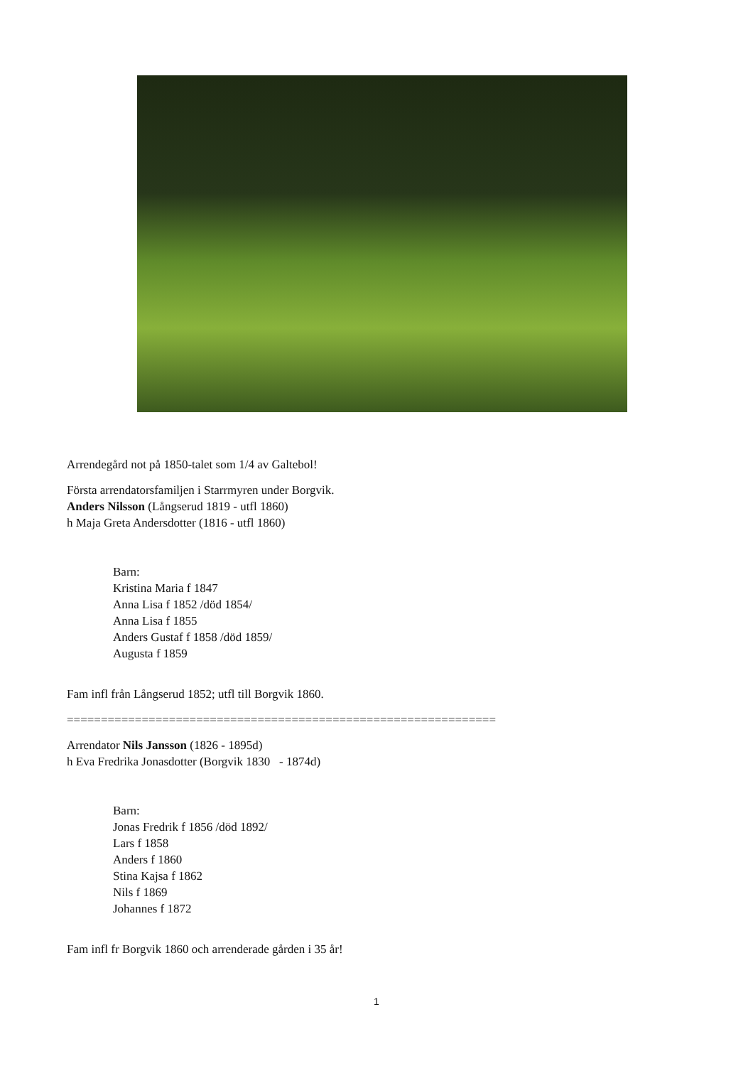Arrendegård not på 1850-talet som 1/4 av Galtebol!
Första arrendatorsfamiljen i Starrmyren under Borgvik.
Anders Nilsson (Långserud 1819 - utfl 1860)
h Maja Greta Andersdotter (1816 - utfl 1860)
Barn:
Kristina Maria f 1847
Anna Lisa f 1852 /död 1854/
Anna Lisa f 1855
Anders Gustaf f 1858 /död 1859/
Augusta f 1859
Fam infl från Långserud 1852; utfl till Borgvik 1860.
===============================================================
Arrendator Nils Jansson (1826 - 1895d)
h Eva Fredrika Jonasdotter (Borgvik 1830 - 1874d)
Barn:
Jonas Fredrik f 1856 /död 1892/
Lars f 1858
Anders f 1860
Stina Kajsa f 1862
Nils f 1869
Johannes f 1872
Fam infl fr Borgvik 1860 och arrenderade gården i 35 år!
1